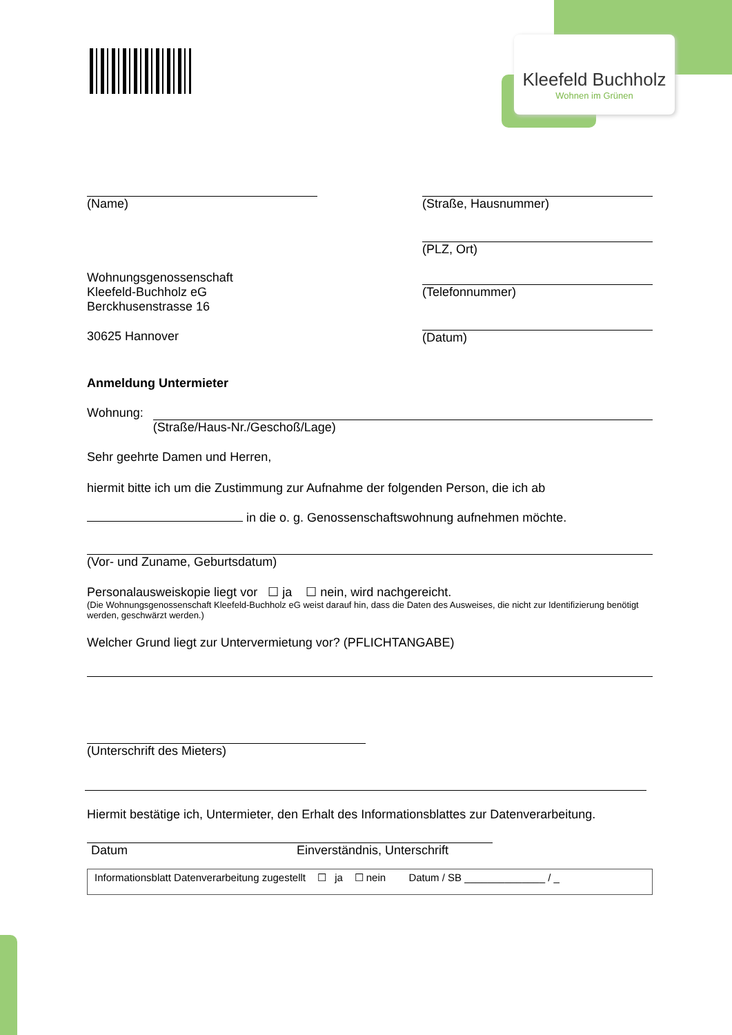Kleefeld Buchholz
Wohnen im Grünen
(Name) (Straße, Hausnummer)
(PLZ, Ort)
Wohnungsgenossenschaft
Kleefeld-Buchholz eG
Berckhusenstrasse 16
30625 Hannover
(Telefonnummer)
(Datum)
Anmeldung Untermieter
Wohnung: (Straße/Haus-Nr./Geschoß/Lage)
Sehr geehrte Damen und Herren,
hiermit bitte ich um die Zustimmung zur Aufnahme der folgenden Person, die ich ab
in die o. g. Genossenschaftswohnung aufnehmen möchte.
(Vor- und Zuname, Geburtsdatum)
Personalausweiskopie liegt vor ☐ ja ☐ nein, wird nachgereicht.
(Die Wohnungsgenossenschaft Kleefeld-Buchholz eG weist darauf hin, dass die Daten des Ausweises, die nicht zur Identifizierung benötigt werden, geschwärzt werden.)
Welcher Grund liegt zur Untervermietung vor? (PFLICHTANGABE)
(Unterschrift des Mieters)
Hiermit bestätige ich, Untermieter, den Erhalt des Informationsblattes zur Datenverarbeitung.
Datum Einverständnis, Unterschrift
Informationsblatt Datenverarbeitung zugestellt ☐ ja ☐ nein Datum / SB ______________ / _